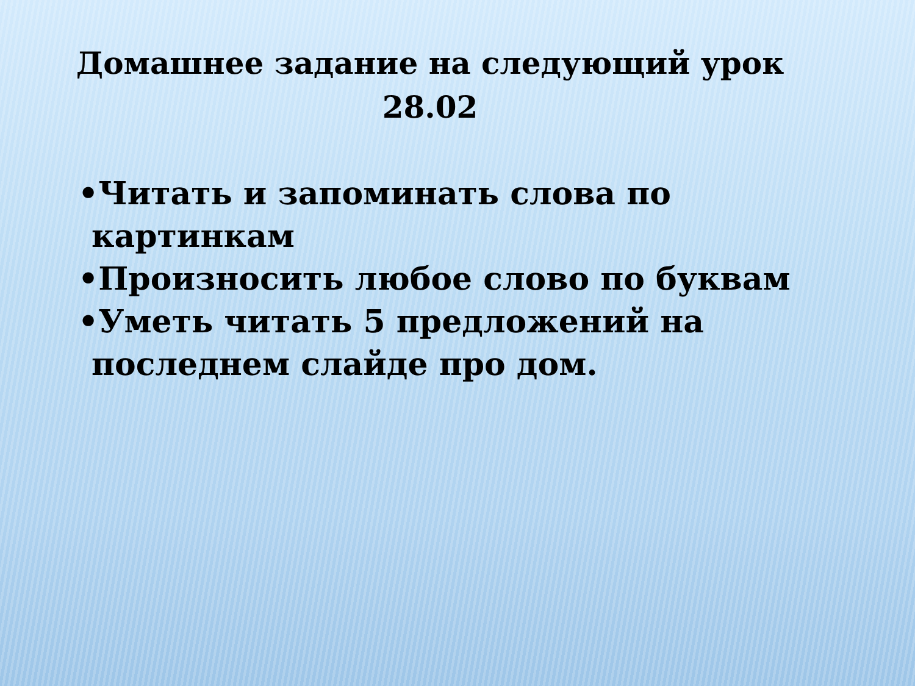Домашнее задание на следующий урок
28.02
•Читать и запоминать слова по картинкам
•Произносить любое слово по буквам
•Уметь читать 5 предложений на последнем слайде про дом.